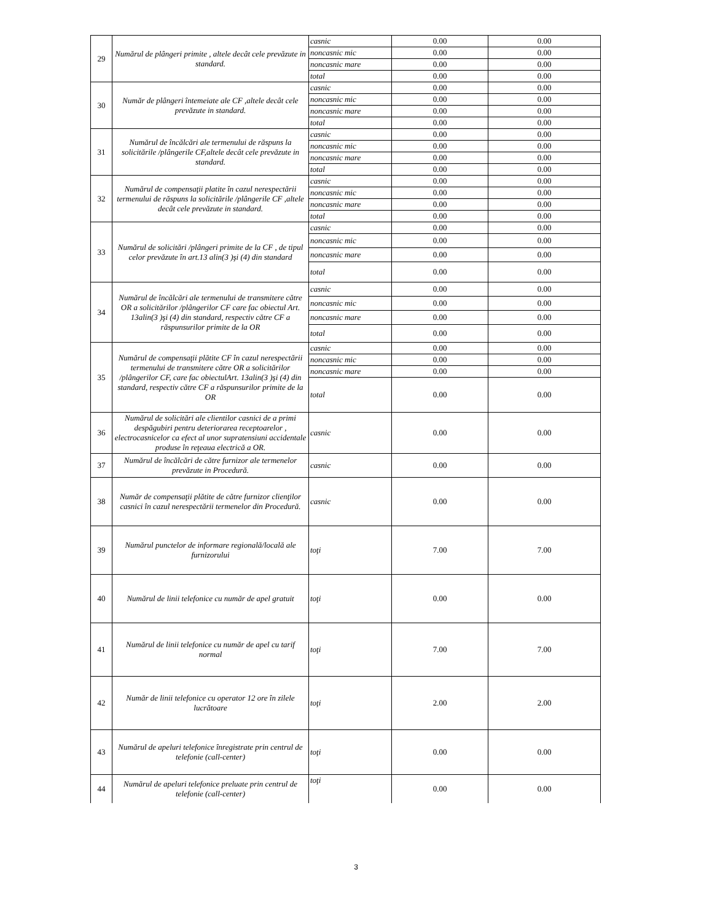| 29 | Numărul de plângeri primite , altele decât cele prevăzute in standard. | casnic | 0.00 | 0.00 |
| | | noncasnic mic | 0.00 | 0.00 |
| | | noncasnic mare | 0.00 | 0.00 |
| | | total | 0.00 | 0.00 |
| 30 | Număr de plângeri întemeiate ale CF ,altele decât cele prevăzute in standard. | casnic | 0.00 | 0.00 |
| | | noncasnic mic | 0.00 | 0.00 |
| | | noncasnic mare | 0.00 | 0.00 |
| | | total | 0.00 | 0.00 |
| 31 | Numărul de încălcări ale termenului de răspuns la solicitările /plângerile CF,altele decât cele prevăzute in standard. | casnic | 0.00 | 0.00 |
| | | noncasnic mic | 0.00 | 0.00 |
| | | noncasnic mare | 0.00 | 0.00 |
| | | total | 0.00 | 0.00 |
| 32 | Numărul de compensaţii platite în cazul nerespectării termenului de răspuns la solicitările /plângerile CF ,altele decât cele prevăzute in standard. | casnic | 0.00 | 0.00 |
| | | noncasnic mic | 0.00 | 0.00 |
| | | noncasnic mare | 0.00 | 0.00 |
| | | total | 0.00 | 0.00 |
| 33 | Numărul de solicitări /plângeri primite de la CF , de tipul celor prevăzute în art.13 alin(3 )şi (4) din standard | casnic | 0.00 | 0.00 |
| | | noncasnic mic | 0.00 | 0.00 |
| | | noncasnic mare | 0.00 | 0.00 |
| | | total | 0.00 | 0.00 |
| 34 | Numărul de încălcări ale termenului de transmitere către OR a solicitărilor /plângerilor CF care fac obiectul Art. 13alin(3 )şi (4) din standard, respectiv către CF a răspunsurilor primite de la OR | casnic | 0.00 | 0.00 |
| | | noncasnic mic | 0.00 | 0.00 |
| | | noncasnic mare | 0.00 | 0.00 |
| | | total | 0.00 | 0.00 |
| 35 | Numărul de compensaţii plătite CF în cazul nerespectării termenului de transmitere către OR a solicitărilor /plângerilor CF, care fac obiectulArt. 13alin(3 )şi (4) din standard, respectiv către CF a răspunsurilor primite de la OR | casnic | 0.00 | 0.00 |
| | | noncasnic mic | 0.00 | 0.00 |
| | | noncasnic mare | 0.00 | 0.00 |
| | | total | 0.00 | 0.00 |
| 36 | Numărul de solicitări ale clientilor casnici de a primi despăgubiri pentru deteriorarea receptoarelor , electrocasnicelor ca efect al unor supratensiuni accidentale produse în reţeaua electrică a OR. | casnic | 0.00 | 0.00 |
| 37 | Numărul de încălcări de către furnizor ale termenelor prevăzute in Procedură. | casnic | 0.00 | 0.00 |
| 38 | Număr de compensaţii plătite de către furnizor clienţilor casnici în cazul nerespectării termenelor din Procedură. | casnic | 0.00 | 0.00 |
| 39 | Numărul punctelor de informare regională/locală ale furnizorului | toţi | 7.00 | 7.00 |
| 40 | Numărul de linii telefonice cu număr de apel gratuit | toţi | 0.00 | 0.00 |
| 41 | Numărul de linii telefonice cu număr de apel cu tarif normal | toţi | 7.00 | 7.00 |
| 42 | Număr de linii telefonice cu operator 12 ore în zilele lucrătoare | toţi | 2.00 | 2.00 |
| 43 | Numărul de apeluri telefonice înregistrate prin centrul de telefonie (call-center) | toţi | 0.00 | 0.00 |
| 44 | Numărul de apeluri telefonice preluate prin centrul de telefonie (call-center) | toţi | 0.00 | 0.00 |
3